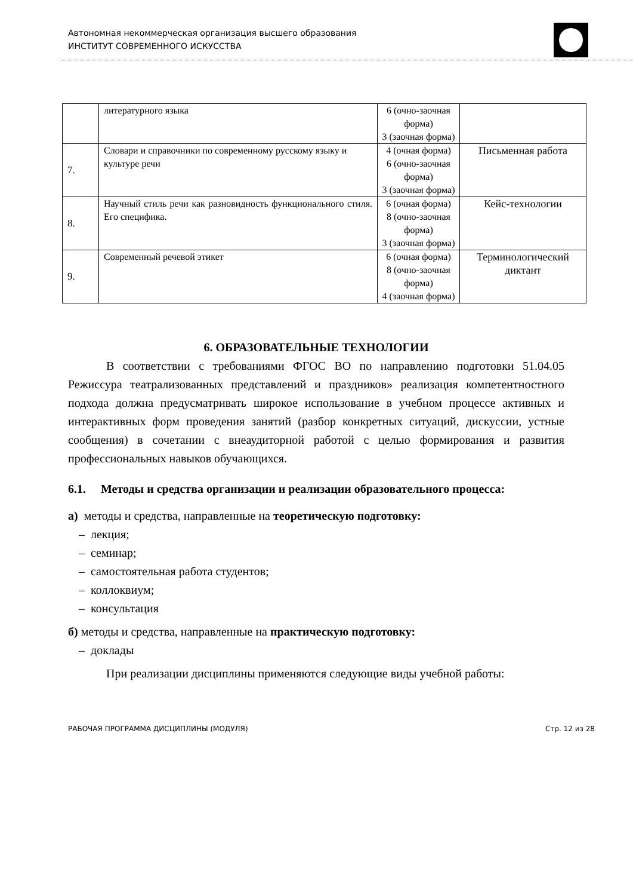Автономная некоммерческая организация высшего образования
ИНСТИТУТ СОВРЕМЕННОГО ИСКУССТВА
| | литературного языка | 6 (очно-заочная форма) 3 (заочная форма) | |
| 7. | Словари и справочники по современному русскому языку и культуре речи | 4 (очная форма) 6 (очно-заочная форма) 3 (заочная форма) | Письменная работа |
| 8. | Научный стиль речи как разновидность функционального стиля. Его специфика. | 6 (очная форма) 8 (очно-заочная форма) 3 (заочная форма) | Кейс-технологии |
| 9. | Современный речевой этикет | 6 (очная форма) 8 (очно-заочная форма) 4 (заочная форма) | Терминологический диктант |
6. ОБРАЗОВАТЕЛЬНЫЕ ТЕХНОЛОГИИ
В соответствии с требованиями ФГОС ВО по направлению подготовки 51.04.05 Режиссура театрализованных представлений и праздников» реализация компетентностного подхода должна предусматривать широкое использование в учебном процессе активных и интерактивных форм проведения занятий (разбор конкретных ситуаций, дискуссии, устные сообщения) в сочетании с внеаудиторной работой с целью формирования и развития профессиональных навыков обучающихся.
6.1. Методы и средства организации и реализации образовательного процесса:
а) методы и средства, направленные на теоретическую подготовку:
– лекция;
– семинар;
– самостоятельная работа студентов;
– коллоквиум;
– консультация
б) методы и средства, направленные на практическую подготовку:
– доклады
При реализации дисциплины применяются следующие виды учебной работы:
РАБОЧАЯ ПРОГРАММА ДИСЦИПЛИНЫ (МОДУЛЯ) Стр. 12 из 28